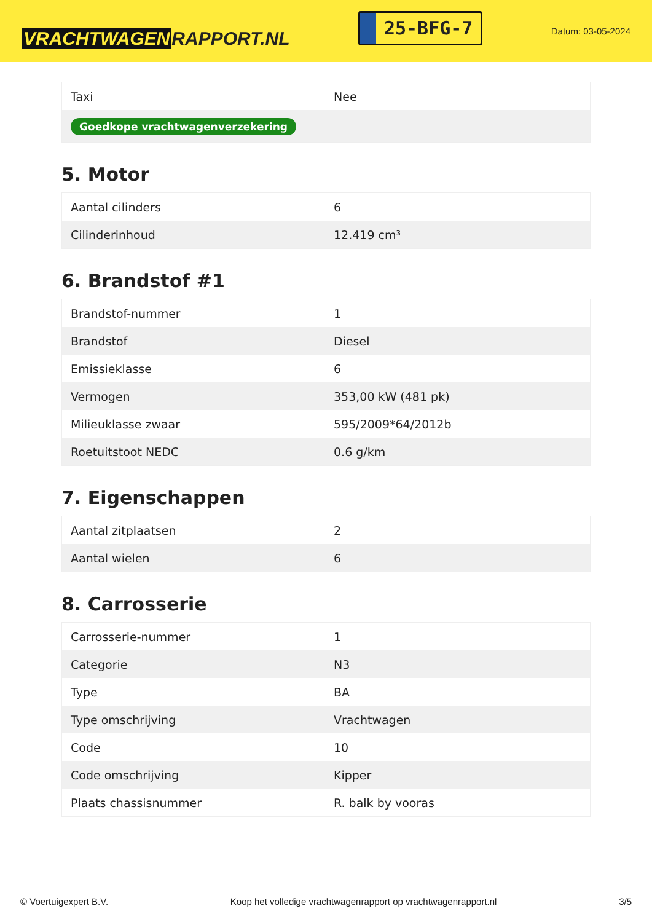VRACHTWAGEN RAPPORT.NL
25-BFG-7
Datum: 03-05-2024
| Taxi | Nee |
| Goedkope vrachtwagenverzekering | |
5. Motor
| Aantal cilinders | 6 |
| Cilinderinhoud | 12.419 cm³ |
6. Brandstof #1
| Brandstof-nummer | 1 |
| Brandstof | Diesel |
| Emissieklasse | 6 |
| Vermogen | 353,00 kW (481 pk) |
| Milieuklasse zwaar | 595/2009*64/2012b |
| Roetuitstoot NEDC | 0.6 g/km |
7. Eigenschappen
| Aantal zitplaatsen | 2 |
| Aantal wielen | 6 |
8. Carrosserie
| Carrosserie-nummer | 1 |
| Categorie | N3 |
| Type | BA |
| Type omschrijving | Vrachtwagen |
| Code | 10 |
| Code omschrijving | Kipper |
| Plaats chassisnummer | R. balk by vooras |
© Voertuigexpert B.V. Koop het volledige vrachtwagenrapport op vrachtwagenrapport.nl 3/5